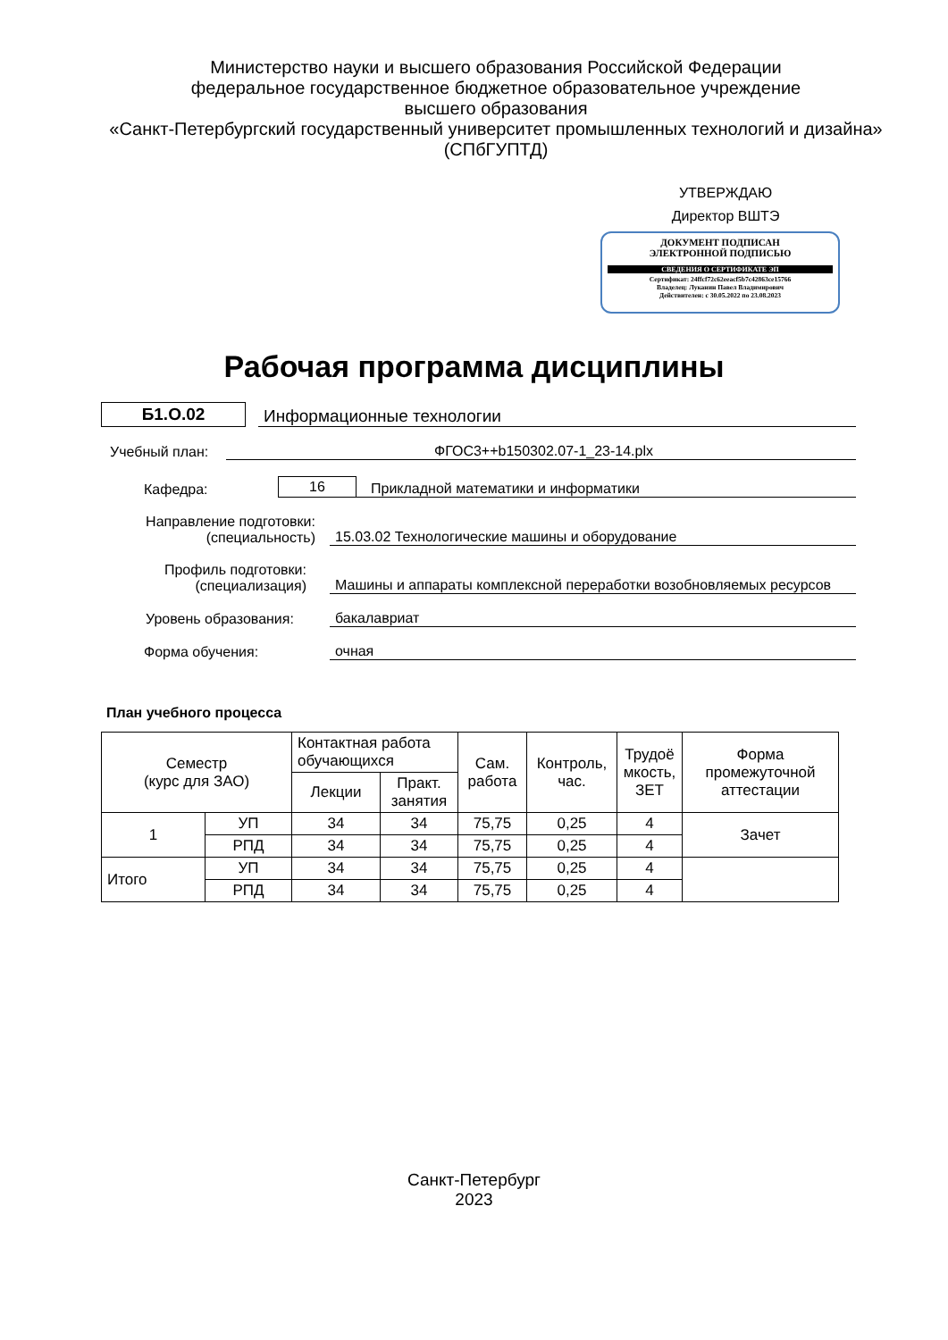Министерство науки и высшего образования Российской Федерации
федеральное государственное бюджетное образовательное учреждение
высшего образования
«Санкт-Петербургский государственный университет промышленных технологий и дизайна»
(СПбГУПТД)
УТВЕРЖДАЮ
Директор ВШТЭ
ДОКУМЕНТ ПОДПИСАН
ЭЛЕКТРОННОЙ ПОДПИСЬЮ
СВЕДЕНИЯ О СЕРТИФИКАТЕ ЭП
Сертификат: 24ffcf72c62eeacf5b7c42863ce15766
Владелец: Луканин Павел Владимирович
Действителен: с 30.05.2022 по 23.08.2023
Рабочая программа дисциплины
Б1.О.02 Информационные технологии
Учебный план: ФГОС3++b150302.07-1_23-14.plx
Кафедра: 16 Прикладной математики и информатики
Направление подготовки:
(специальность) 15.03.02 Технологические машины и оборудование
Профиль подготовки:
(специализация) Машины и аппараты комплексной переработки возобновляемых ресурсов
Уровень образования: бакалавриат
Форма обучения: очная
План учебного процесса
| Семестр (курс для ЗАО) | | Контактная работа обучающихся | | Сам. работа | Контроль, час. | Трудоё мкость, ЗЕТ | Форма промежуточной аттестации |
| --- | --- | --- | --- | --- | --- | --- | --- |
| | | Лекции | Практ. занятия | | | | |
| 1 | УП | 34 | 34 | 75,75 | 0,25 | 4 | Зачет |
| | РПД | 34 | 34 | 75,75 | 0,25 | 4 | |
| Итого | УП | 34 | 34 | 75,75 | 0,25 | 4 | |
| | РПД | 34 | 34 | 75,75 | 0,25 | 4 | |
Санкт-Петербург
2023